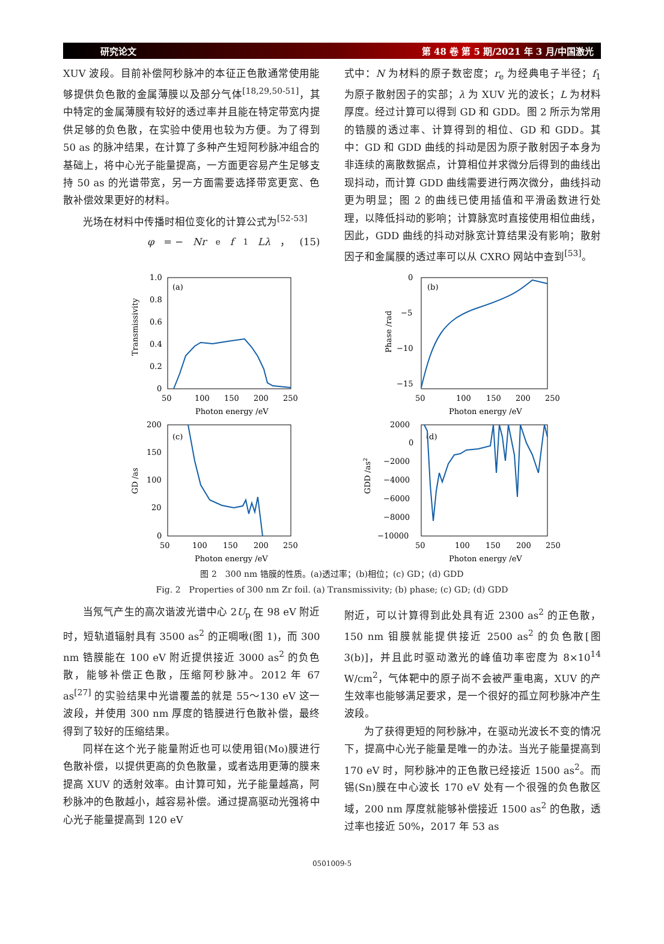研究论文 第 48 卷 第 5 期/2021 年 3 月/中国激光
XUV 波段。目前补偿阿秒脉冲的本征正色散通常使用能够提供负色散的金属薄膜以及部分气体<sup>[18,29,50-51]</sup>，其中特定的金属薄膜有较好的透过率并且能在特定带宽内提供足够的负色散，在实验中使用也较为方便。为了得到 50 as 的脉冲结果，在计算了多种产生短阿秒脉冲组合的基础上，将中心光子能量提高，一方面更容易产生足够支持 50 as 的光谱带宽，另一方面需要选择带宽更宽、色散补偿效果更好的材料。
光场在材料中传播时相位变化的计算公式为<sup>[52-53]</sup>
φ = − Nr<sub>e</sub> f<sub>1</sub> Lλ ， (15)
式中：N 为材料的原子数密度；r<sub>e</sub> 为经典电子半径；f<sub>1</sub> 为原子散射因子的实部；λ 为 XUV 光的波长；L 为材料厚度。经过计算可以得到 GD 和 GDD。图 2 所示为常用的锆膜的透过率、计算得到的相位、GD 和 GDD。其中：GD 和 GDD 曲线的抖动是因为原子散射因子本身为非连续的离散数据点，计算相位并求微分后得到的曲线出现抖动，而计算 GDD 曲线需要进行两次微分，曲线抖动更为明显；图 2 的曲线已使用插值和平滑函数进行处理，以降低抖动的影响；计算脉宽时直接使用相位曲线，因此，GDD 曲线的抖动对脉宽计算结果没有影响；散射因子和金属膜的透过率可以从 CXRO 网站中查到<sup>[53]</sup>。
(a)
1.0
0.8
0.6
0.4
0.2
0
50
100
150
200
250
Photon energy /eV
Transmissivity
(b)
0
−5
−10
−15
50
100
150
200
250
Photon energy /eV
Phase /rad
(c)
200
150
100
20
0
50
100
150
200
250
Photon energy /eV
GD /as
(d)
2000
0
−2000
−4000
−6000
−8000
−10000
50
100
150
200
250
Photon energy /eV
GDD /as2
图 2　300 nm 锆膜的性质。(a)透过率；(b)相位；(c) GD；(d) GDD
Fig. 2　Properties of 300 nm Zr foil. (a) Transmissivity; (b) phase; (c) GD; (d) GDD
当氖气产生的高次谐波光谱中心 2U<sub>p</sub> 在 98 eV 附近时，短轨道辐射具有 3500 as<sup>2</sup> 的正啁啾(图 1)，而 300 nm 锆膜能在 100 eV 附近提供接近 3000 as<sup>2</sup> 的负色散，能够补偿正色散，压缩阿秒脉冲。2012 年 67 as<sup>[27]</sup> 的实验结果中光谱覆盖的就是 55～130 eV 这一波段，并使用 300 nm 厚度的锆膜进行色散补偿，最终得到了较好的压缩结果。
同样在这个光子能量附近也可以使用钼(Mo)膜进行色散补偿，以提供更高的负色散量，或者选用更薄的膜来提高 XUV 的透射效率。由计算可知，光子能量越高，阿秒脉冲的色散越小，越容易补偿。通过提高驱动光强将中心光子能量提高到 120 eV
附近，可以计算得到此处具有近 2300 as<sup>2</sup> 的正色散，150 nm 钼膜就能提供接近 2500 as<sup>2</sup> 的负色散[图 3(b)]，并且此时驱动激光的峰值功率密度为 8×10<sup>14</sup> W/cm<sup>2</sup>，气体靶中的原子尚不会被严重电离，XUV 的产生效率也能够满足要求，是一个很好的孤立阿秒脉冲产生波段。
为了获得更短的阿秒脉冲，在驱动光波长不变的情况下，提高中心光子能量是唯一的办法。当光子能量提高到 170 eV 时，阿秒脉冲的正色散已经接近 1500 as<sup>2</sup>。而锡(Sn)膜在中心波长 170 eV 处有一个很强的负色散区域，200 nm 厚度就能够补偿接近 1500 as<sup>2</sup> 的色散，透过率也接近 50%，2017 年 53 as
0501009-5